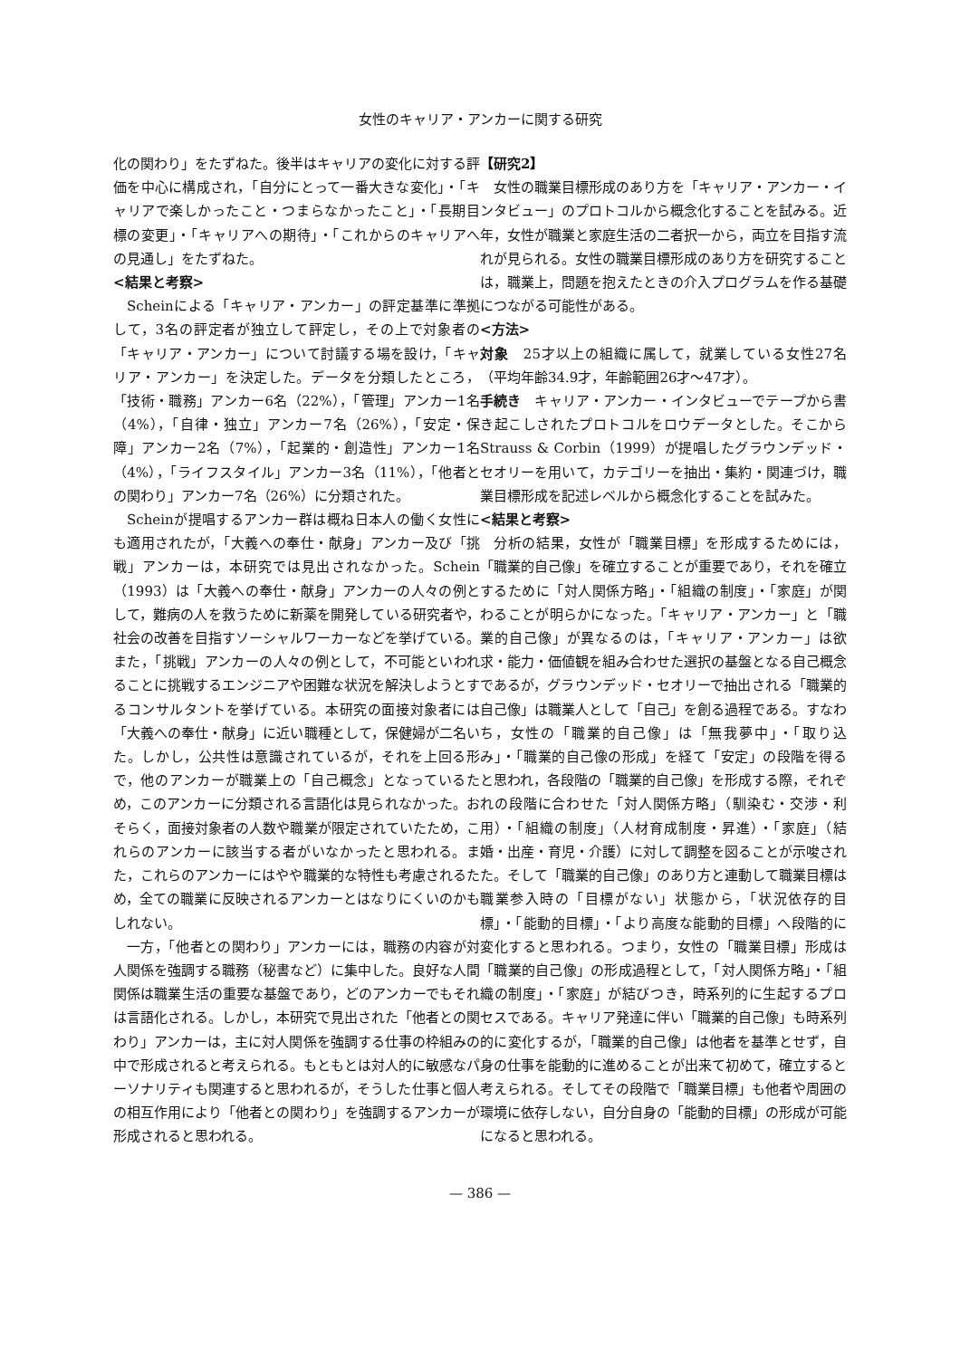女性のキャリア・アンカーに関する研究
化の関わり」をたずねた。後半はキャリアの変化に対する評価を中心に構成され，「自分にとって一番大きな変化」・「キャリアで楽しかったこと・つまらなかったこと」・「長期目標の変更」・「キャリアへの期待」・「これからのキャリアへの見通し」をたずねた。
<結果と考察>
Scheinによる「キャリア・アンカー」の評定基準に準拠して，3名の評定者が独立して評定し，その上で対象者の「キャリア・アンカー」について討議する場を設け，「キャリア・アンカー」を決定した。データを分類したところ，「技術・職務」アンカー6名（22%），「管理」アンカー1名（4%），「自律・独立」アンカー7名（26%），「安定・保障」アンカー2名（7%），「起業的・創造性」アンカー1名（4%），「ライフスタイル」アンカー3名（11%），「他者との関わり」アンカー7名（26%）に分類された。
Scheinが提唱するアンカー群は概ね日本人の働く女性にも適用されたが，「大義への奉仕・献身」アンカー及び「挑戦」アンカーは，本研究では見出されなかった。Schein（1993）は「大義への奉仕・献身」アンカーの人々の例として，難病の人を救うために新薬を開発している研究者や，社会の改善を目指すソーシャルワーカーなどを挙げている。また，「挑戦」アンカーの人々の例として，不可能といわれることに挑戦するエンジニアや困難な状況を解決しようとするコンサルタントを挙げている。本研究の面接対象者には「大義への奉仕・献身」に近い職種として，保健婦が二名いた。しかし，公共性は意識されているが，それを上回る形で，他のアンカーが職業上の「自己概念」となっているため，このアンカーに分類される言語化は見られなかった。おそらく，面接対象者の人数や職業が限定されていたため，これらのアンカーに該当する者がいなかったと思われる。また，これらのアンカーにはやや職業的な特性も考慮されるため，全ての職業に反映されるアンカーとはなりにくいのかもしれない。
一方，「他者との関わり」アンカーには，職務の内容が対人関係を強調する職務（秘書など）に集中した。良好な人間関係は職業生活の重要な基盤であり，どのアンカーでもそれは言語化される。しかし，本研究で見出された「他者との関わり」アンカーは，主に対人関係を強調する仕事の枠組みの中で形成されると考えられる。もともとは対人的に敏感なパーソナリティも関連すると思われるが，そうした仕事と個人の相互作用により「他者との関わり」を強調するアンカーが形成されると思われる。
【研究2】
女性の職業目標形成のあり方を「キャリア・アンカー・インタビュー」のプロトコルから概念化することを試みる。近年，女性が職業と家庭生活の二者択一から，両立を目指す流れが見られる。女性の職業目標形成のあり方を研究することは，職業上，問題を抱えたときの介入プログラムを作る基礎につながる可能性がある。
<方法>
対象　25才以上の組織に属して，就業している女性27名（平均年齢34.9才，年齢範囲26才〜47才）。
手続き　キャリア・アンカー・インタビューでテープから書き起こしされたプロトコルをロウデータとした。そこからStrauss & Corbin（1999）が提唱したグラウンデッド・セオリーを用いて，カテゴリーを抽出・集約・関連づけ，職業目標形成を記述レベルから概念化することを試みた。
<結果と考察>
分析の結果，女性が「職業目標」を形成するためには，「職業的自己像」を確立することが重要であり，それを確立するために「対人関係方略」・「組織の制度」・「家庭」が関わることが明らかになった。「キャリア・アンカー」と「職業的自己像」が異なるのは，「キャリア・アンカー」は欲求・能力・価値観を組み合わせた選択の基盤となる自己概念であるが，グラウンデッド・セオリーで抽出される「職業的自己像」は職業人として「自己」を創る過程である。すなわち，女性の「職業的自己像」は「無我夢中」・「取り込み」・「職業的自己像の形成」を経て「安定」の段階を得ると思われ，各段階の「職業的自己像」を形成する際，それぞれの段階に合わせた「対人関係方略」（馴染む・交渉・利用）・「組織の制度」（人材育成制度・昇進）・「家庭」（結婚・出産・育児・介護）に対して調整を図ることが示唆された。そして「職業的自己像」のあり方と連動して職業目標は職業参入時の「目標がない」状態から，「状況依存的目標」・「能動的目標」・「より高度な能動的目標」へ段階的に変化すると思われる。つまり，女性の「職業目標」形成は「職業的自己像」の形成過程として，「対人関係方略」・「組織の制度」・「家庭」が結びつき，時系列的に生起するプロセスである。キャリア発達に伴い「職業的自己像」も時系列的に変化するが，「職業的自己像」は他者を基準とせず，自身の仕事を能動的に進めることが出来て初めて，確立すると考えられる。そしてその段階で「職業目標」も他者や周囲の環境に依存しない，自分自身の「能動的目標」の形成が可能になると思われる。
— 386 —